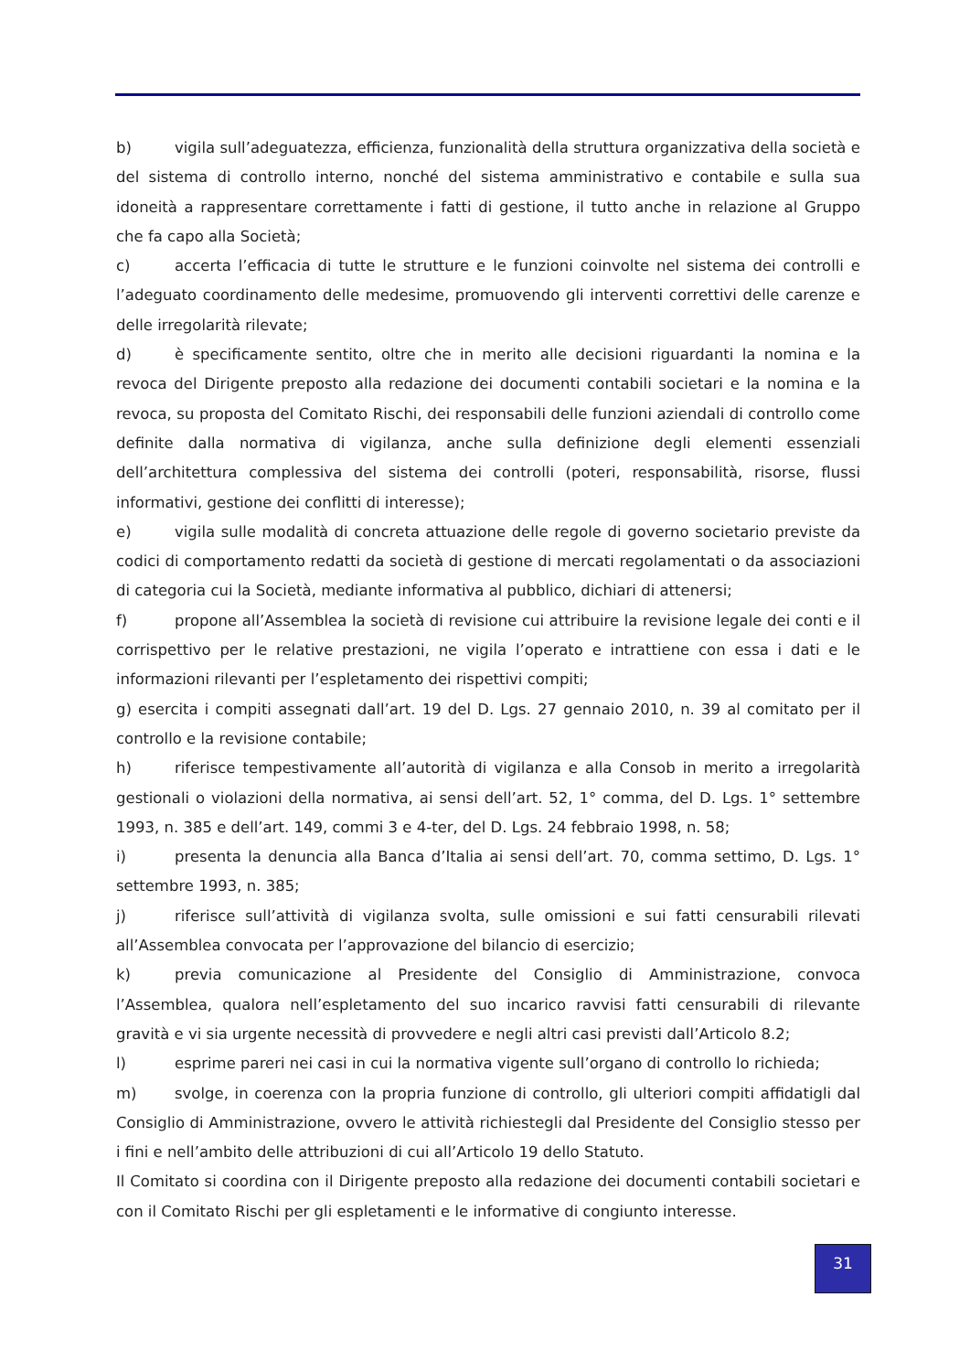b) vigila sull’adeguatezza, efficienza, funzionalità della struttura organizzativa della società e del sistema di controllo interno, nonché del sistema amministrativo e contabile e sulla sua idoneità a rappresentare correttamente i fatti di gestione, il tutto anche in relazione al Gruppo che fa capo alla Società;
c) accerta l’efficacia di tutte le strutture e le funzioni coinvolte nel sistema dei controlli e l’adeguato coordinamento delle medesime, promuovendo gli interventi correttivi delle carenze e delle irregolarità rilevate;
d) è specificamente sentito, oltre che in merito alle decisioni riguardanti la nomina e la revoca del Dirigente preposto alla redazione dei documenti contabili societari e la nomina e la revoca, su proposta del Comitato Rischi, dei responsabili delle funzioni aziendali di controllo come definite dalla normativa di vigilanza, anche sulla definizione degli elementi essenziali dell’architettura complessiva del sistema dei controlli (poteri, responsabilità, risorse, flussi informativi, gestione dei conflitti di interesse);
e) vigila sulle modalità di concreta attuazione delle regole di governo societario previste da codici di comportamento redatti da società di gestione di mercati regolamentati o da associazioni di categoria cui la Società, mediante informativa al pubblico, dichiari di attenersi;
f) propone all’Assemblea la società di revisione cui attribuire la revisione legale dei conti e il corrispettivo per le relative prestazioni, ne vigila l’operato e intrattiene con essa i dati e le informazioni rilevanti per l’espletamento dei rispettivi compiti;
g) esercita i compiti assegnati dall’art. 19 del D. Lgs. 27 gennaio 2010, n. 39 al comitato per il controllo e la revisione contabile;
h) riferisce tempestivamente all’autorità di vigilanza e alla Consob in merito a irregolarità gestionali o violazioni della normativa, ai sensi dell’art. 52, 1° comma, del D. Lgs. 1° settembre 1993, n. 385 e dell’art. 149, commi 3 e 4-ter, del D. Lgs. 24 febbraio 1998, n. 58;
i) presenta la denuncia alla Banca d’Italia ai sensi dell’art. 70, comma settimo, D. Lgs. 1° settembre 1993, n. 385;
j) riferisce sull’attività di vigilanza svolta, sulle omissioni e sui fatti censurabili rilevati all’Assemblea convocata per l’approvazione del bilancio di esercizio;
k) previa comunicazione al Presidente del Consiglio di Amministrazione, convoca l’Assemblea, qualora nell’espletamento del suo incarico ravvisi fatti censurabili di rilevante gravità e vi sia urgente necessità di provvedere e negli altri casi previsti dall’Articolo 8.2;
l) esprime pareri nei casi in cui la normativa vigente sull’organo di controllo lo richieda;
m) svolge, in coerenza con la propria funzione di controllo, gli ulteriori compiti affidatigli dal Consiglio di Amministrazione, ovvero le attività richiestegli dal Presidente del Consiglio stesso per i fini e nell’ambito delle attribuzioni di cui all’Articolo 19 dello Statuto.
Il Comitato si coordina con il Dirigente preposto alla redazione dei documenti contabili societari e con il Comitato Rischi per gli espletamenti e le informative di congiunto interesse.
31